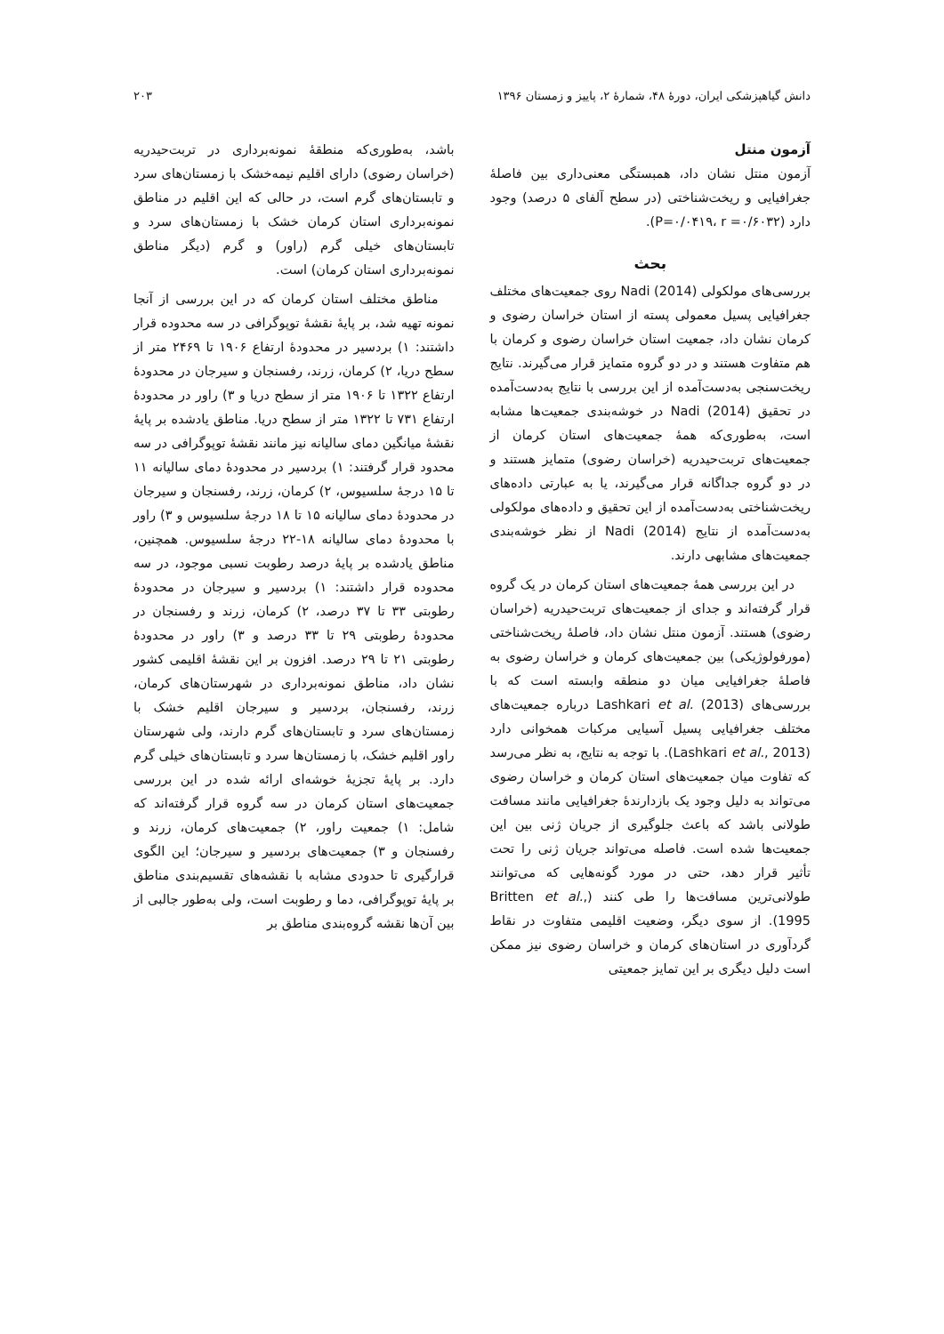دانش گیاهپزشکی ایران، دورۀ ۴۸، شمارۀ ۲، پاییز و زمستان ۱۳۹۶ ۲۰۳
آزمون منتل
آزمون منتل نشان داد، همبستگی معنی‌داری بین فاصلۀ جغرافیایی و ریخت‌شناختی (در سطح آلفای ۵ درصد) وجود دارد (P=۰/۰۴۱۹، r =۰/۶۰۳۲).
بحث
بررسی‌های مولکولی Nadi (2014) روی جمعیت‌های مختلف جغرافیایی پسیل معمولی پسته از استان خراسان رضوی و کرمان نشان داد، جمعیت استان خراسان رضوی و کرمان با هم متفاوت هستند و در دو گروه متمایز قرار می‌گیرند. نتایج ریخت‌سنجی به‌دست‌آمده از این بررسی با نتایج به‌دست‌آمده در تحقیق Nadi (2014) در خوشه‌بندی جمعیت‌ها مشابه است، به‌طوری‌که همۀ جمعیت‌های استان کرمان از جمعیت‌های تربت‌حیدریه (خراسان رضوی) متمایز هستند و در دو گروه جداگانه قرار می‌گیرند، یا به عبارتی داده‌های ریخت‌شناختی به‌دست‌آمده از این تحقیق و داده‌های مولکولی به‌دست‌آمده از نتایج Nadi (2014) از نظر خوشه‌بندی جمعیت‌های مشابهی دارند.
در این بررسی همۀ جمعیت‌های استان کرمان در یک گروه قرار گرفته‌اند و جدای از جمعیت‌های تربت‌حیدریه (خراسان رضوی) هستند. آزمون منتل نشان داد، فاصلۀ ریخت‌شناختی (مورفولوژیکی) بین جمعیت‌های کرمان و خراسان رضوی به فاصلۀ جغرافیایی میان دو منطقه وابسته است که با بررسی‌های Lashkari et al. (2013) درباره جمعیت‌های مختلف جغرافیایی پسیل آسیایی مرکبات همخوانی دارد (Lashkari et al., 2013). با توجه به نتایج، به نظر می‌رسد که تفاوت میان جمعیت‌های استان کرمان و خراسان رضوی می‌تواند به دلیل وجود یک بازدارندۀ جغرافیایی مانند مسافت طولانی باشد که باعث جلوگیری از جریان ژنی بین این جمعیت‌ها شده است. فاصله می‌تواند جریان ژنی را تحت تأثیر قرار دهد، حتی در مورد گونه‌هایی که می‌توانند طولانی‌ترین مسافت‌ها را طی کنند (Britten et al., 1995). از سوی دیگر، وضعیت اقلیمی متفاوت در نقاط گردآوری در استان‌های کرمان و خراسان رضوی نیز ممکن است دلیل دیگری بر این تمایز جمعیتی
باشد، به‌طوری‌که منطقۀ نمونه‌برداری در تربت‌حیدریه (خراسان رضوی) دارای اقلیم نیمه‌خشک با زمستان‌های سرد و تابستان‌های گرم است، در حالی که این اقلیم در مناطق نمونه‌برداری استان کرمان خشک با زمستان‌های سرد و تابستان‌های خیلی گرم (راور) و گرم (دیگر مناطق نمونه‌برداری استان کرمان) است.
مناطق مختلف استان کرمان که در این بررسی از آنجا نمونه تهیه شد، بر پایۀ نقشۀ توپوگرافی در سه محدوده قرار داشتند: ۱) بردسیر در محدودۀ ارتفاع ۱۹۰۶ تا ۲۴۶۹ متر از سطح دریا، ۲) کرمان، زرند، رفسنجان و سیرجان در محدودۀ ارتفاع ۱۳۲۲ تا ۱۹۰۶ متر از سطح دریا و ۳) راور در محدودۀ ارتفاع ۷۳۱ تا ۱۳۲۲ متر از سطح دریا. مناطق یادشده بر پایۀ نقشۀ میانگین دمای سالیانه نیز مانند نقشۀ توپوگرافی در سه محدود قرار گرفتند: ۱) بردسیر در محدودۀ دمای سالیانه ۱۱ تا ۱۵ درجۀ سلسیوس، ۲) کرمان، زرند، رفسنجان و سیرجان در محدودۀ دمای سالیانه ۱۵ تا ۱۸ درجۀ سلسیوس و ۳) راور با محدودۀ دمای سالیانه ۱۸-۲۲ درجۀ سلسیوس. همچنین، مناطق یادشده بر پایۀ درصد رطوبت نسبی موجود، در سه محدوده قرار داشتند: ۱) بردسیر و سیرجان در محدودۀ رطوبتی ۳۳ تا ۳۷ درصد، ۲) کرمان، زرند و رفسنجان در محدودۀ رطوبتی ۲۹ تا ۳۳ درصد و ۳) راور در محدودۀ رطوبتی ۲۱ تا ۲۹ درصد. افزون بر این نقشۀ اقلیمی کشور نشان داد، مناطق نمونه‌برداری در شهرستان‌های کرمان، زرند، رفسنجان، بردسیر و سیرجان اقلیم خشک با زمستان‌های سرد و تابستان‌های گرم دارند، ولی شهرستان راور اقلیم خشک، با زمستان‌ها سرد و تابستان‌های خیلی گرم دارد. بر پایۀ تجزیۀ خوشه‌ای ارائه شده در این بررسی جمعیت‌های استان کرمان در سه گروه قرار گرفته‌اند که شامل: ۱) جمعیت راور، ۲) جمعیت‌های کرمان، زرند و رفسنجان و ۳) جمعیت‌های بردسیر و سیرجان؛ این الگوی قرارگیری تا حدودی مشابه با نقشه‌های تقسیم‌بندی مناطق بر پایۀ توپوگرافی، دما و رطوبت است، ولی به‌طور جالبی از بین آن‌ها نقشه گروه‌بندی مناطق بر